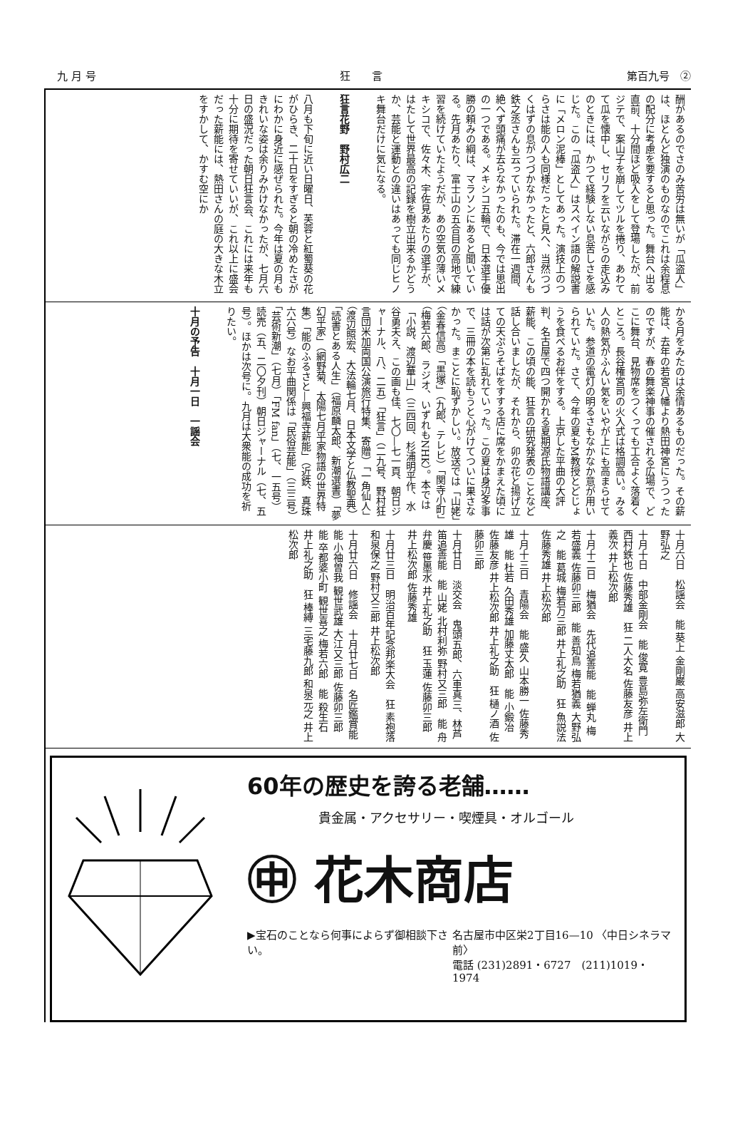九 月 号 狂　　言 第百九号　②
酬があるのでさのみ苦労は無いが「瓜盗人」は、ほとんど独演のものなのでこれは余程息の配分に考慮を要すると思った。舞台へ出る直前、十分間ほど吸入をして登場したが、前ジテで、案山子を崩してツルを捲り、あわてて瓜を懐中し、セリフを云いながらの走込みのときには、かつて経験しない息苦しさを感じた。この「瓜盗人」はスペイン語の解説書に「メロン泥棒」としてあった。演技上のつらさは能の人も同様だったと見へ、当然つづくはずの息がつづかなかったと、六郎さんも鉄之丞さんも云っていられた。滞在一週間、絶へず頭痛が去らなかったのも、今では思出の一つである。メキシコ五輪で、日本選手優勝の頼みの綱は、マラソンにあると聞いている。先月あたり、富士山の五合目の高地で練習を続けていたようだが、あの空気の薄いメキシコで、佐々木、宇佐見あたりの選手が、はたして世界最高の記録を樹立出来るかどうか、芸能と運動との違いはあっても同じヒノキ舞台だけに気になる。
狂言花野　野村広二
八月も下旬に近い日曜日、芙蓉と紅蜀葵の花がひらき、二十日をすぎると朝の冷めたさがにわかに身近に感ぜられた。今年は夏の月もきれいな姿は余りみかけなかったが、七月六日の盛況だった朝日狂言会、これには来年も十分に期待を寄せていいが、これ以上に盛会だった薪能には、熱田さんの庭の大きな木立をすかして、かすむ空にか
かる月をみたのは余情あるものだった。その薪能は、去年の若宮八幡より熱田神宮にうつったのですが、春の舞楽神事の催される広場で、どこに舞台、見物席をつくっても工合よく落着くところ。長谷権宮司の火入式は格調高い。みる人の熱気がふんい気をいやが上にも高まらせていた。参道の電灯の明るさもなかなか意が用いられていた。さて、今年の夏もM教授とどじょうを食べるお伴をする。上京した平曲の大評判、名古屋で四つ開かれる夏期源氏物語講座、薪能、この頃の能、狂言の研究発表のことなど話し合いましたが、それから、卯の花と揚げ立ての天ぷらそばをすする店に席をかまえた頃には話が次第に乱れていった。この夏は身辺多事で、三冊の本を読もうと心がけてついに果さなかった。まことに恥ずかしい。放送では「山姥」（金春信高）「黒塚」（九郎、テレビ）「関寺小町」（梅若六郎、ラジオ、いずれもNHK）。本では「小説、渡辺華山」（三四回、杉浦明平作、水谷勇夫え、この画も佳、七〇—七一頁、朝日ジャーナル、八、二五）「狂言」（二九号、野村狂言団米加両国公演旅行特集、寄贈）「一角仙人」（渡辺照宏、大法輪七月、日本文学と仏教聖典）「読書とある人生」（福原麟太郎、新潮選書）「夢幻平家」（網野菊、太陽七月平家物語の世界特集）「能のふるさと—興福寺薪能」（近鉄、真珠六六号）なお平曲関係は「民俗芸能」（三三号）「芸術新潮」（七月）「FM fan」（七、一五号）読売（五、二〇夕刊）朝日ジャーナル（七、五号）。ほかは次号に。九月は大衆能の成功を祈りたい。
十月の予告　十月一日　一謡会
十月六日　松謡会　能 葵上 金剛巌 高安滋郎 大野弘之
十月十日　中部金剛会　能 俊寛 豊島弥左衛門 西村鉄也 佐藤秀雄　狂 二人大名 佐藤友彦 井上義次 井上松次郎
十月十二日　梅猶会　先代追善能　能 蝉丸 梅若盛義 佐藤卯三郎　能 善知鳥 梅若猶義 大野弘之　能 葛城 梅若万三郎 井上礼之助　狂 魚説法 佐藤秀雄 井上松次郎
十月十三日　青陽会　能 盛久 山本勝一 佐藤秀雄　能 杜若 久田秀雄 加藤丈太郎　能 小鍛冶 佐藤友彦 井上松次郎 井上礼之助　狂 樋ノ酒 佐藤卯三郎
十月廿日　淡交会　鬼頭五郎、六車真三、林芦笛追善能　能 山姥 北村利弥 野村又三郎　能 舟弁慶 笹墨水 井上礼之助　狂 玉蓮 佐藤卯三郎 井上松次郎 佐藤秀雄
十月廿三日　明治百年記念邦楽大会　狂 素袍落 和泉保之 野村又三郎 井上松次郎
十月廿六日　修謡会　十月廿七日　名匠鑑賞能　能 小袖曽我 観世武雄 大江又三郎 佐藤卯三郎　能 卒都婆小町 観世喜之 梅若六郎　能 殺生石 井上礼之助　狂 棒縛 三宅藤九郎 和泉元之 井上松次郎
60年の歴史を誇る老舗……
貴金属・アクセサリー・喫煙具・オルゴール
㊥ 花木商店
▶宝石のことなら何事によらず御相談下さい。 名古屋市中区栄2丁目16—10 〈中日シネラマ前〉
電話 (231)2891・6727　(211)1019・1974